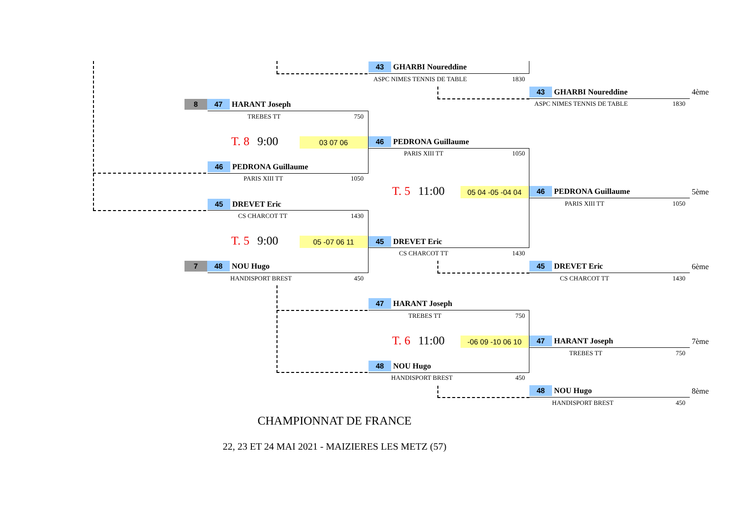43 GHARBI Noureddine
ASPC NIMES TENNIS DE TABLE 1830
43 GHARBI Noureddine
ASPC NIMES TENNIS DE TABLE 1830
4ème
8 47 HARANT Joseph
TREBES TT 750
T. 8 9:00 03 07 06 46 PEDRONA Guillaume
PARIS XIII TT 1050
46 PEDRONA Guillaume
PARIS XIII TT 1050
T. 5 11:00 05 04 -05 -04 04 46 PEDRONA Guillaume
PARIS XIII TT 1050
5ème
45 DREVET Eric
CS CHARCOT TT 1430
T. 5 9:00 05 -07 06 11 45 DREVET Eric
CS CHARCOT TT 1430
7 48 NOU Hugo
HANDISPORT BREST 450
45 DREVET Eric
CS CHARCOT TT 1430
6ème
47 HARANT Joseph
TREBES TT 750
T. 6 11:00 -06 09 -10 06 10 47 HARANT Joseph
TREBES TT 750
7ème
48 NOU Hugo
HANDISPORT BREST 450
48 NOU Hugo
HANDISPORT BREST 450
8ème
CHAMPIONNAT DE FRANCE
22, 23 ET 24 MAI 2021 - MAIZIERES LES METZ (57)